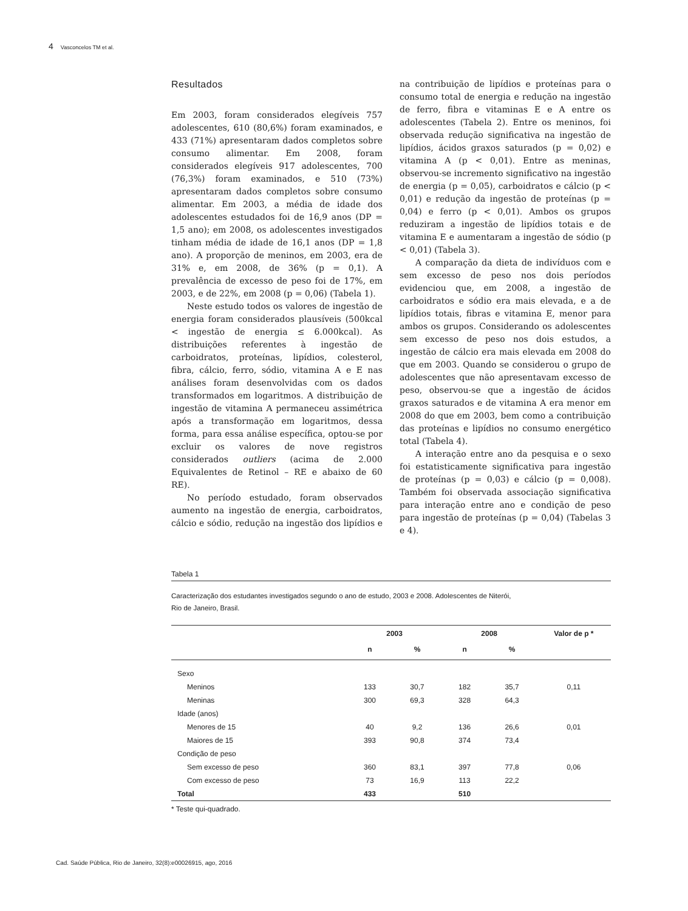4 Vasconcelos TM et al.
Resultados
Em 2003, foram considerados elegíveis 757 adolescentes, 610 (80,6%) foram examinados, e 433 (71%) apresentaram dados completos sobre consumo alimentar. Em 2008, foram considerados elegíveis 917 adolescentes, 700 (76,3%) foram examinados, e 510 (73%) apresentaram dados completos sobre consumo alimentar. Em 2003, a média de idade dos adolescentes estudados foi de 16,9 anos (DP = 1,5 ano); em 2008, os adolescentes investigados tinham média de idade de 16,1 anos (DP = 1,8 ano). A proporção de meninos, em 2003, era de 31% e, em 2008, de 36% (p = 0,1). A prevalência de excesso de peso foi de 17%, em 2003, e de 22%, em 2008 (p = 0,06) (Tabela 1).
Neste estudo todos os valores de ingestão de energia foram considerados plausíveis (500kcal < ingestão de energia ≤ 6.000kcal). As distribuições referentes à ingestão de carboidratos, proteínas, lipídios, colesterol, fibra, cálcio, ferro, sódio, vitamina A e E nas análises foram desenvolvidas com os dados transformados em logaritmos. A distribuição de ingestão de vitamina A permaneceu assimétrica após a transformação em logaritmos, dessa forma, para essa análise específica, optou-se por excluir os valores de nove registros considerados outliers (acima de 2.000 Equivalentes de Retinol – RE e abaixo de 60 RE).
No período estudado, foram observados aumento na ingestão de energia, carboidratos, cálcio e sódio, redução na ingestão dos lipídios e na contribuição de lipídios e proteínas para o consumo total de energia e redução na ingestão de ferro, fibra e vitaminas E e A entre os adolescentes (Tabela 2). Entre os meninos, foi observada redução significativa na ingestão de lipídios, ácidos graxos saturados (p = 0,02) e vitamina A (p < 0,01). Entre as meninas, observou-se incremento significativo na ingestão de energia (p = 0,05), carboidratos e cálcio (p < 0,01) e redução da ingestão de proteínas (p = 0,04) e ferro (p < 0,01). Ambos os grupos reduziram a ingestão de lipídios totais e de vitamina E e aumentaram a ingestão de sódio (p < 0,01) (Tabela 3).
A comparação da dieta de indivíduos com e sem excesso de peso nos dois períodos evidenciou que, em 2008, a ingestão de carboidratos e sódio era mais elevada, e a de lipídios totais, fibras e vitamina E, menor para ambos os grupos. Considerando os adolescentes sem excesso de peso nos dois estudos, a ingestão de cálcio era mais elevada em 2008 do que em 2003. Quando se considerou o grupo de adolescentes que não apresentavam excesso de peso, observou-se que a ingestão de ácidos graxos saturados e de vitamina A era menor em 2008 do que em 2003, bem como a contribuição das proteínas e lipídios no consumo energético total (Tabela 4).
A interação entre ano da pesquisa e o sexo foi estatisticamente significativa para ingestão de proteínas (p = 0,03) e cálcio (p = 0,008). Também foi observada associação significativa para interação entre ano e condição de peso para ingestão de proteínas (p = 0,04) (Tabelas 3 e 4).
Tabela 1
Caracterização dos estudantes investigados segundo o ano de estudo, 2003 e 2008. Adolescentes de Niterói,
Rio de Janeiro, Brasil.
| | 2003 | | 2008 | | Valor de p * |
| --- | --- | --- | --- | --- | --- |
| | n | % | n | % | |
| Sexo | | | | | |
| Meninos | 133 | 30,7 | 182 | 35,7 | 0,11 |
| Meninas | 300 | 69,3 | 328 | 64,3 | |
| Idade (anos) | | | | | |
| Menores de 15 | 40 | 9,2 | 136 | 26,6 | 0,01 |
| Maiores de 15 | 393 | 90,8 | 374 | 73,4 | |
| Condição de peso | | | | | |
| Sem excesso de peso | 360 | 83,1 | 397 | 77,8 | 0,06 |
| Com excesso de peso | 73 | 16,9 | 113 | 22,2 | |
| Total | 433 | | 510 | | |
* Teste qui-quadrado.
Cad. Saúde Pública, Rio de Janeiro, 32(8):e00026915, ago, 2016